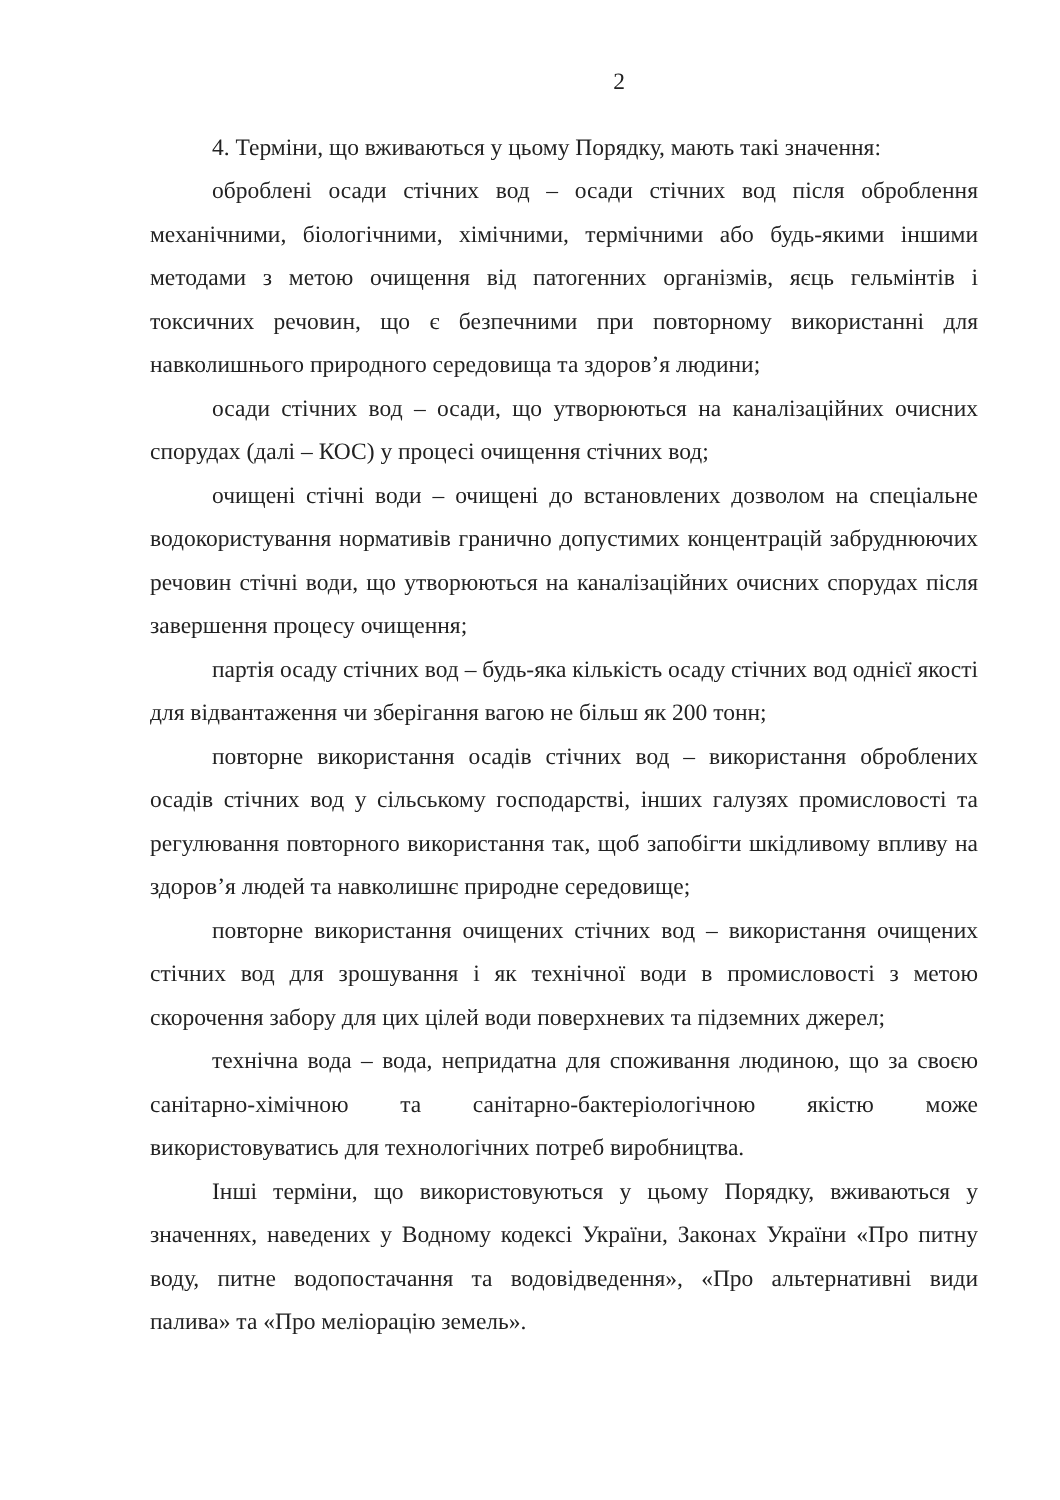2
4. Терміни, що вживаються у цьому Порядку, мають такі значення:
оброблені осади стічних вод – осади стічних вод після оброблення механічними, біологічними, хімічними, термічними або будь-якими іншими методами з метою очищення від патогенних організмів, яєць гельмінтів і токсичних речовин, що є безпечними при повторному використанні для навколишнього природного середовища та здоров’я людини;
осади стічних вод – осади, що утворюються на каналізаційних очисних спорудах (далі – КОС) у процесі очищення стічних вод;
очищені стічні води – очищені до встановлених дозволом на спеціальне водокористування нормативів гранично допустимих концентрацій забруднюючих речовин стічні води, що утворюються на каналізаційних очисних спорудах після завершення процесу очищення;
партія осаду стічних вод – будь-яка кількість осаду стічних вод однієї якості для відвантаження чи зберігання вагою не більш як 200 тонн;
повторне використання осадів стічних вод – використання оброблених осадів стічних вод у сільському господарстві, інших галузях промисловості та регулювання повторного використання так, щоб запобігти шкідливому впливу на здоров’я людей та навколишнє природне середовище;
повторне використання очищених стічних вод – використання очищених стічних вод для зрошування і як технічної води в промисловості з метою скорочення забору для цих цілей води поверхневих та підземних джерел;
технічна вода – вода, непридатна для споживання людиною, що за своєю санітарно-хімічною та санітарно-бактеріологічною якістю може використовуватись для технологічних потреб виробництва.
Інші терміни, що використовуються у цьому Порядку, вживаються у значеннях, наведених у Водному кодексі України, Законах України «Про питну воду, питне водопостачання та водовідведення», «Про альтернативні види палива» та «Про меліорацію земель».